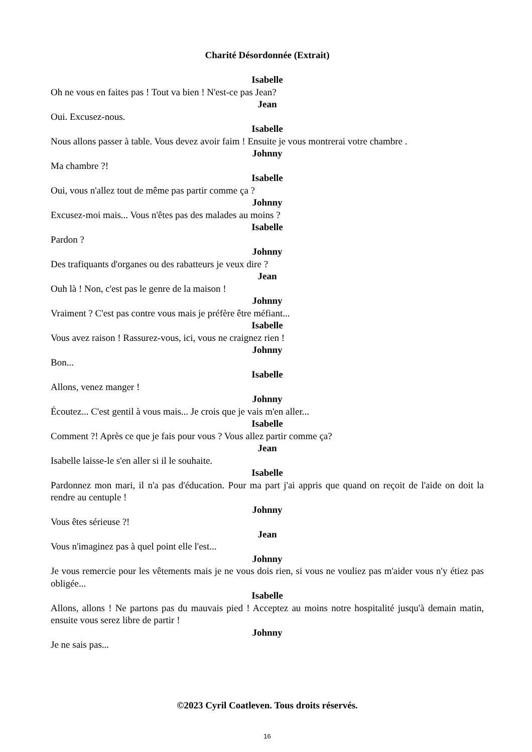Charité Désordonnée (Extrait)
Isabelle
Oh ne vous en faites pas ! Tout va bien ! N'est-ce pas Jean?
Jean
Oui. Excusez-nous.
Isabelle
Nous allons passer à table. Vous devez avoir faim ! Ensuite je vous montrerai votre chambre .
Johnny
Ma chambre ?!
Isabelle
Oui, vous n'allez tout de même pas partir comme ça ?
Johnny
Excusez-moi mais... Vous n'êtes pas des malades au moins ?
Isabelle
Pardon ?
Johnny
Des trafiquants d'organes ou des rabatteurs je veux dire ?
Jean
Ouh là ! Non, c'est pas le genre de la maison !
Johnny
Vraiment ? C'est pas contre vous mais je préfère être méfiant...
Isabelle
Vous avez raison ! Rassurez-vous, ici, vous ne craignez rien !
Johnny
Bon...
Isabelle
Allons, venez manger !
Johnny
Écoutez... C'est gentil à vous mais... Je crois que je vais m'en aller...
Isabelle
Comment ?! Après ce que je fais pour vous ? Vous allez partir comme ça?
Jean
Isabelle laisse-le s'en aller si il le souhaite.
Isabelle
Pardonnez mon mari, il n'a pas d'éducation. Pour ma part j'ai appris que quand on reçoit de l'aide on doit la rendre au centuple !
Johnny
Vous êtes sérieuse ?!
Jean
Vous n'imaginez pas à quel point elle l'est...
Johnny
Je vous remercie pour les vêtements mais je ne vous dois rien, si vous ne vouliez pas m'aider vous n'y étiez pas obligée...
Isabelle
Allons, allons ! Ne partons pas du mauvais pied ! Acceptez au moins notre hospitalité jusqu'à demain matin, ensuite vous serez libre de partir !
Johnny
Je ne sais pas...
©2023 Cyril Coatleven. Tous droits réservés.
16